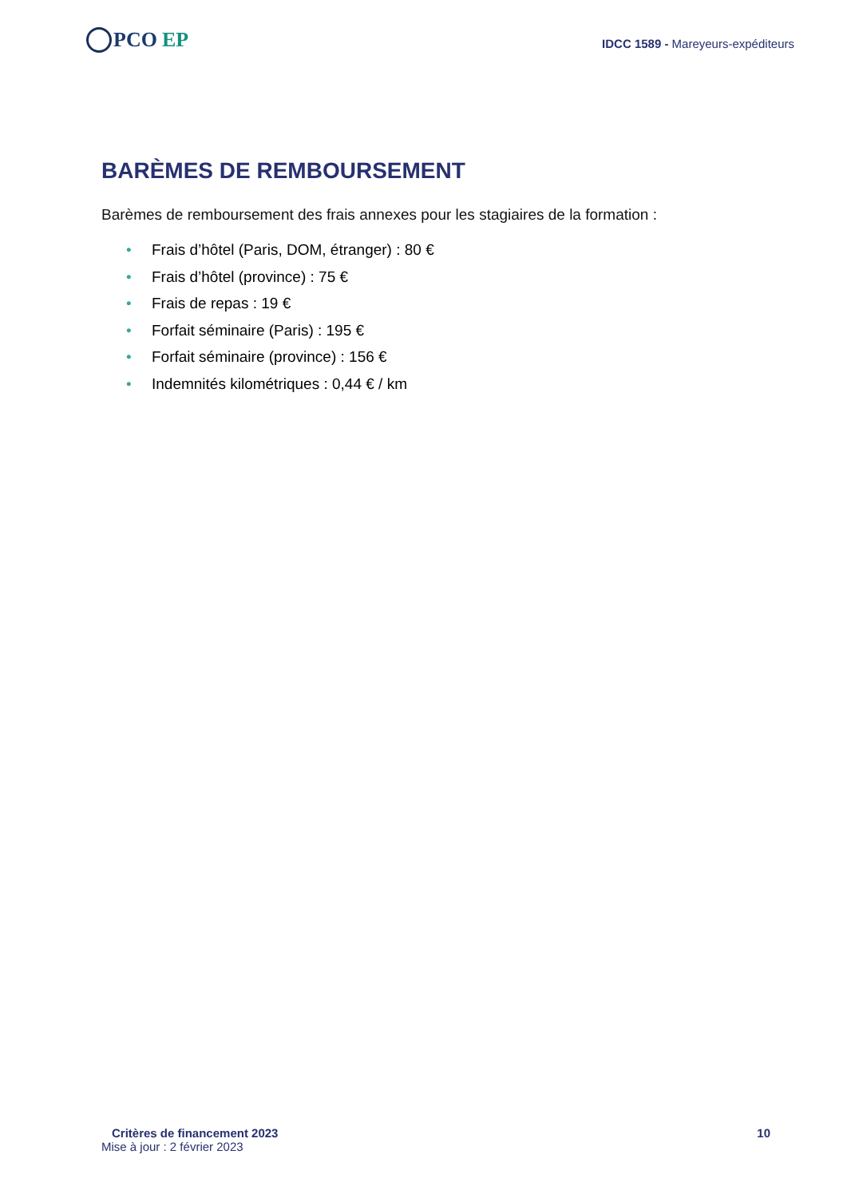PCO EP
IDCC 1589 - Mareyeurs-expéditeurs
BARÈMES DE REMBOURSEMENT
Barèmes de remboursement des frais annexes pour les stagiaires de la formation :
• Frais d’hôtel (Paris, DOM, étranger) : 80 €
• Frais d’hôtel (province) : 75 €
• Frais de repas : 19 €
• Forfait séminaire (Paris) : 195 €
• Forfait séminaire (province) : 156 €
• Indemnités kilométriques : 0,44 € / km
Critères de financement 2023 10
Mise à jour : 2 février 2023